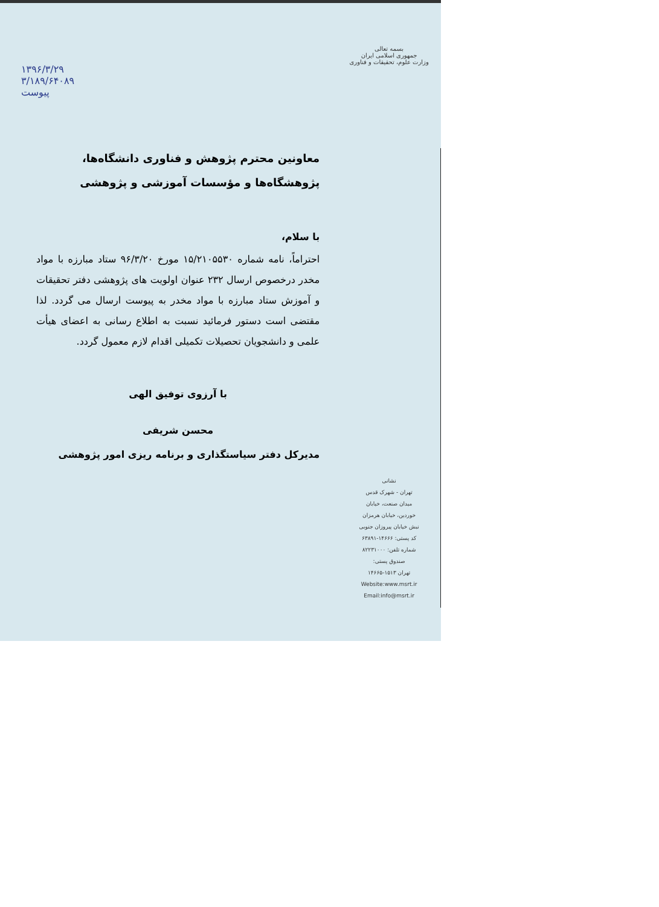بسمه تعالی
جمهوری اسلامی ایران
وزارت علوم، تحقیقات و فناوری
نشانی
تهران - شهرک قدس
میدان صنعت، خیابان
خوردین، خیابان هرمزان
نبش خیابان پیروزان جنوبی
کد پستی: ۱۴۶۶۶-۶۳۸۹۱
شماره تلفن: ۸۲۲۳۱۰۰۰
صندوق پستی:
تهران ۱۵۱۳-۱۴۶۶۵
Website:www.msrt.ir
Email:info@msrt.ir
۱۳۹۶/۳/۲۹
۳/۱۸۹/۶۴۰۸۹
پیوست
معاونین محترم پژوهش و فناوری دانشگاه‌ها، پژوهشگاه‌ها و مؤسسات آموزشی و پژوهشی
با سلام،
احتراماً، نامه شماره ۱۵/۲۱۰۵۵۳۰ مورخ ۹۶/۳/۲۰ ستاد مبارزه با مواد مخدر درخصوص ارسال ۲۳۲ عنوان اولویت های پژوهشی دفتر تحقیقات و آموزش ستاد مبارزه با مواد مخدر به پیوست ارسال می گردد. لذا مقتضی است دستور فرمائید نسبت به اطلاع رسانی به اعضای هیأت علمی و دانشجویان تحصیلات تکمیلی اقدام لازم معمول گردد.
با آرزوی توفیق الهی
محسن شریفی
مدیرکل دفتر سیاستگذاری و برنامه ریزی امور پژوهشی